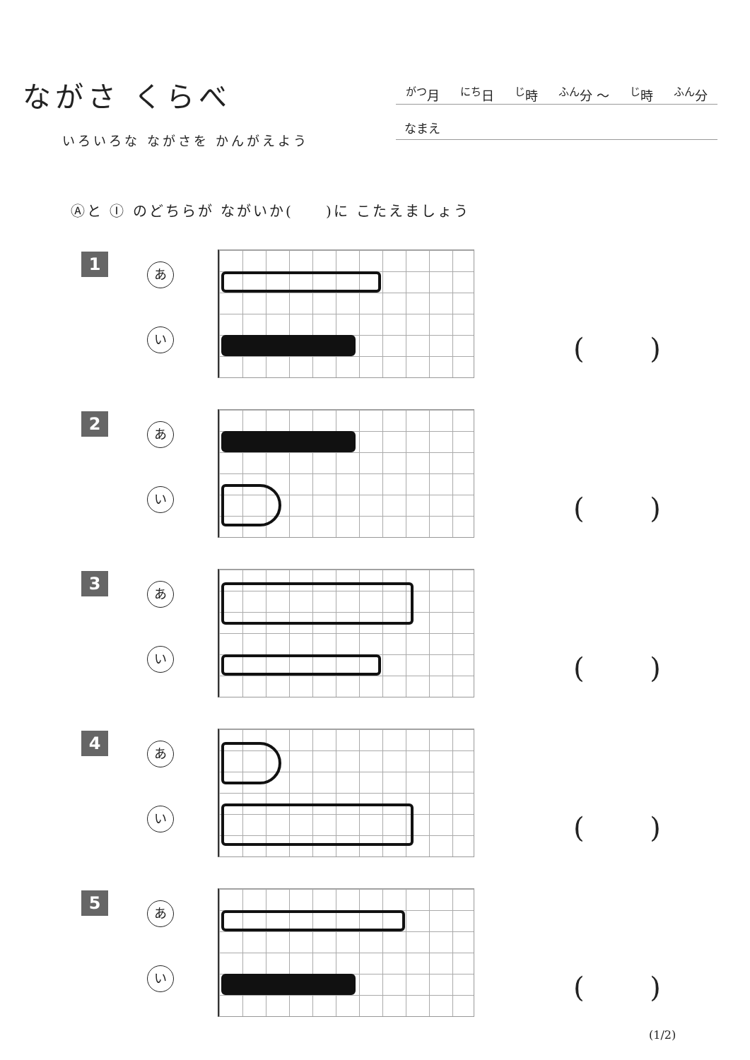ながさ くらべ
いろいろな ながさを かんがえよう
<sup>がつ</sup>月 <sup>にち</sup>日 <sup>じ</sup>時 <sup>ふん</sup>分 〜<sup>じ</sup>時 <sup>ふん</sup>分
なまえ
Ⓐと Ⓘ のどちらが ながいか(　　)に こたえましょう
1
あ
い
( )
2
あ
い
( )
3
あ
い
( )
4
あ
い
( )
5
あ
い
( )
(1/2)